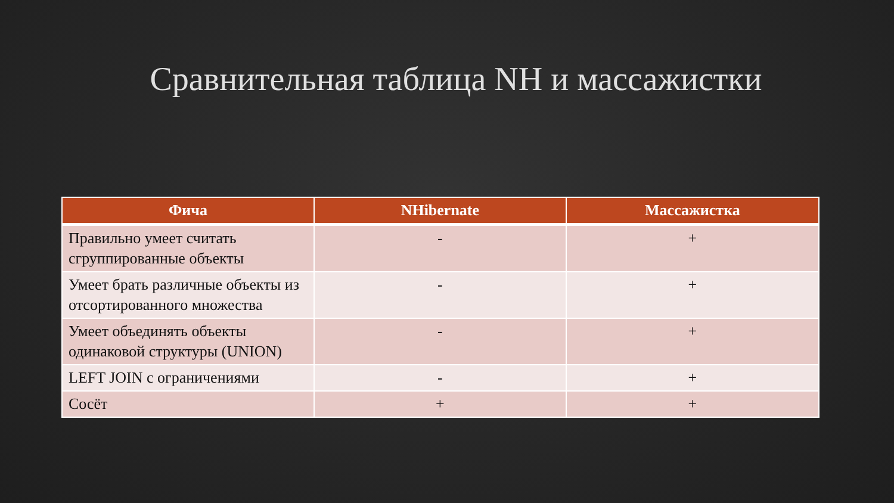Сравнительная таблица NH и массажистки
| Фича | NHibernate | Массажистка |
| --- | --- | --- |
| Правильно умеет считать сгруппированные объекты | - | + |
| Умеет брать различные объекты из отсортированного множества | - | + |
| Умеет объединять объекты одинаковой структуры (UNION) | - | + |
| LEFT JOIN с ограничениями | - | + |
| Сосёт | + | + |